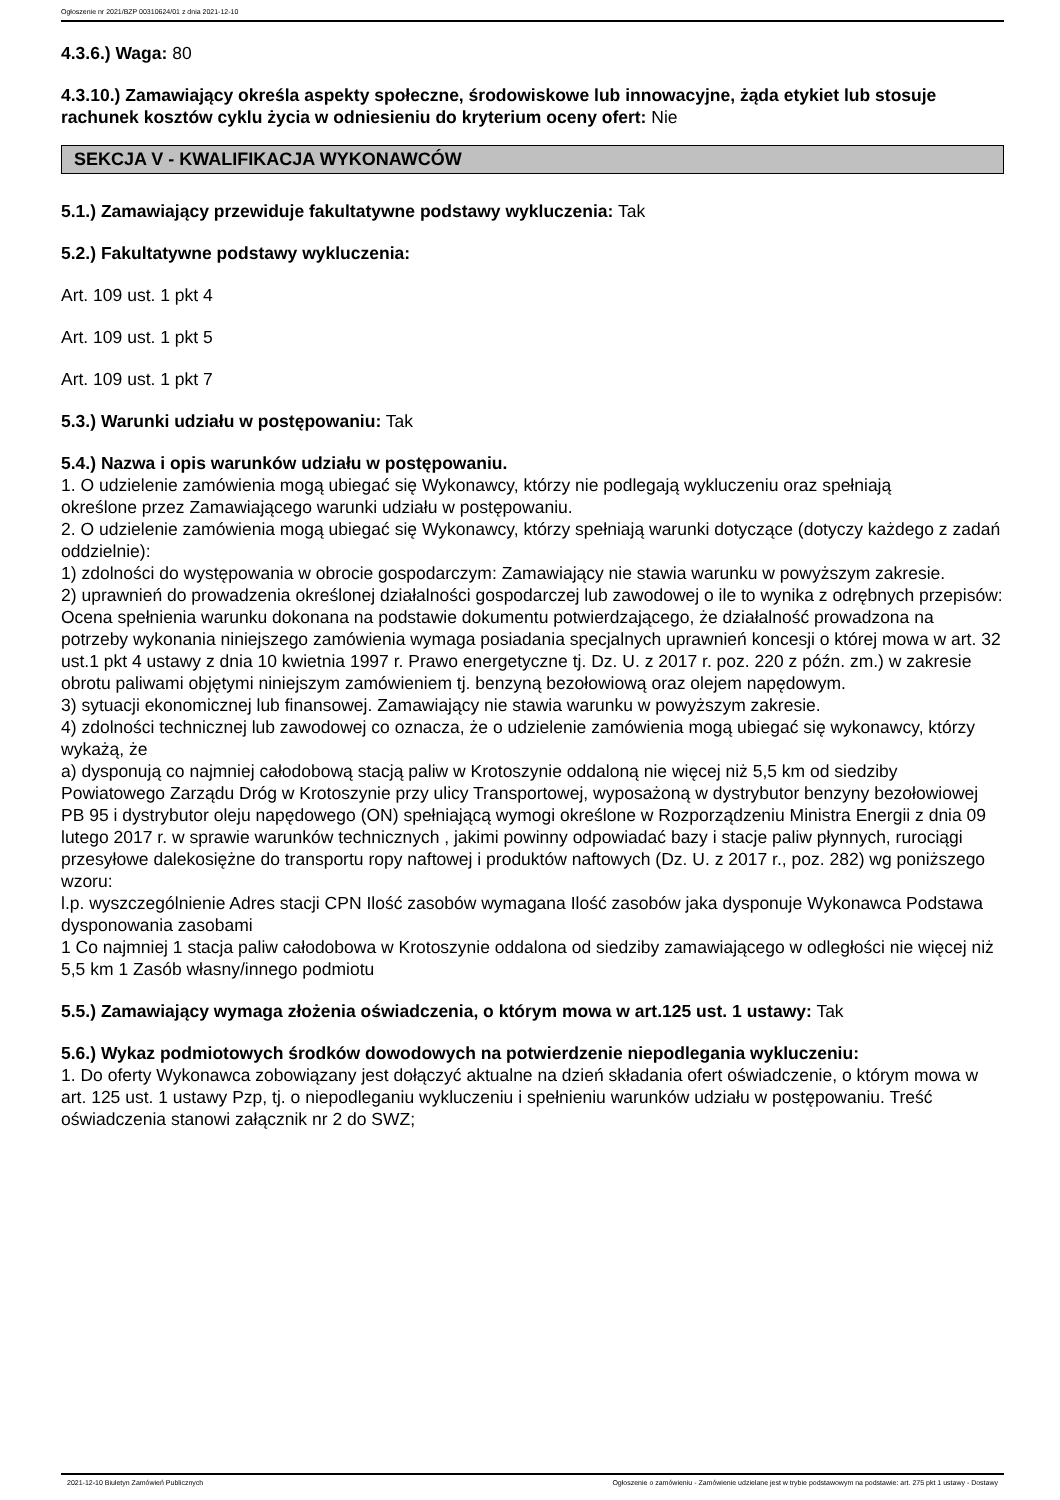Ogłoszenie nr 2021/BZP 00310624/01 z dnia 2021-12-10
4.3.6.) Waga: 80
4.3.10.) Zamawiający określa aspekty społeczne, środowiskowe lub innowacyjne, żąda etykiet lub stosuje rachunek kosztów cyklu życia w odniesieniu do kryterium oceny ofert: Nie
SEKCJA V - KWALIFIKACJA WYKONAWCÓW
5.1.) Zamawiający przewiduje fakultatywne podstawy wykluczenia: Tak
5.2.) Fakultatywne podstawy wykluczenia:
Art. 109 ust. 1 pkt 4
Art. 109 ust. 1 pkt 5
Art. 109 ust. 1 pkt 7
5.3.) Warunki udziału w postępowaniu: Tak
5.4.) Nazwa i opis warunków udziału w postępowaniu.
1. O udzielenie zamówienia mogą ubiegać się Wykonawcy, którzy nie podlegają wykluczeniu oraz spełniają
określone przez Zamawiającego warunki udziału w postępowaniu.
2. O udzielenie zamówienia mogą ubiegać się Wykonawcy, którzy spełniają warunki dotyczące (dotyczy każdego z zadań oddzielnie):
1) zdolności do występowania w obrocie gospodarczym: Zamawiający nie stawia warunku w powyższym zakresie.
2) uprawnień do prowadzenia określonej działalności gospodarczej lub zawodowej o ile to wynika z odrębnych przepisów: Ocena spełnienia warunku dokonana na podstawie dokumentu potwierdzającego, że działalność prowadzona na potrzeby wykonania niniejszego zamówienia wymaga posiadania specjalnych uprawnień koncesji o której mowa w art. 32 ust.1 pkt 4 ustawy z dnia 10 kwietnia 1997 r. Prawo energetyczne tj. Dz. U. z 2017 r. poz. 220 z późn. zm.) w zakresie obrotu paliwami objętymi niniejszym zamówieniem tj. benzyną bezołowiową oraz olejem napędowym.
3) sytuacji ekonomicznej lub finansowej. Zamawiający nie stawia warunku w powyższym zakresie.
4) zdolności technicznej lub zawodowej co oznacza, że o udzielenie zamówienia mogą ubiegać się wykonawcy, którzy wykażą, że
a) dysponują co najmniej całodobową stacją paliw w Krotoszynie oddaloną nie więcej niż 5,5 km od siedziby Powiatowego Zarządu Dróg w Krotoszynie przy ulicy Transportowej, wyposażoną w dystrybutor benzyny bezołowiowej PB 95 i dystrybutor oleju napędowego (ON) spełniającą wymogi określone w Rozporządzeniu Ministra Energii z dnia 09 lutego 2017 r. w sprawie warunków technicznych , jakimi powinny odpowiadać bazy i stacje paliw płynnych, rurociągi przesyłowe dalekosiężne do transportu ropy naftowej i produktów naftowych (Dz. U. z 2017 r., poz. 282) wg poniższego wzoru:
l.p. wyszczególnienie Adres stacji CPN Ilość zasobów wymagana Ilość zasobów jaka dysponuje Wykonawca Podstawa dysponowania zasobami
1 Co najmniej 1 stacja paliw całodobowa w Krotoszynie oddalona od siedziby zamawiającego w odległości nie więcej niż 5,5 km 1 Zasób własny/innego podmiotu
5.5.) Zamawiający wymaga złożenia oświadczenia, o którym mowa w art.125 ust. 1 ustawy: Tak
5.6.) Wykaz podmiotowych środków dowodowych na potwierdzenie niepodlegania wykluczeniu:
1. Do oferty Wykonawca zobowiązany jest dołączyć aktualne na dzień składania ofert oświadczenie, o którym mowa w art. 125 ust. 1 ustawy Pzp, tj. o niepodleganiu wykluczeniu i spełnieniu warunków udziału w postępowaniu. Treść oświadczenia stanowi załącznik nr 2 do SWZ;
2021-12-10 Biuletyn Zamówień Publicznych Ogłoszenie o zamówieniu - Zamówienie udzielane jest w trybie podstawowym na podstawie: art. 275 pkt 1 ustawy - Dostawy